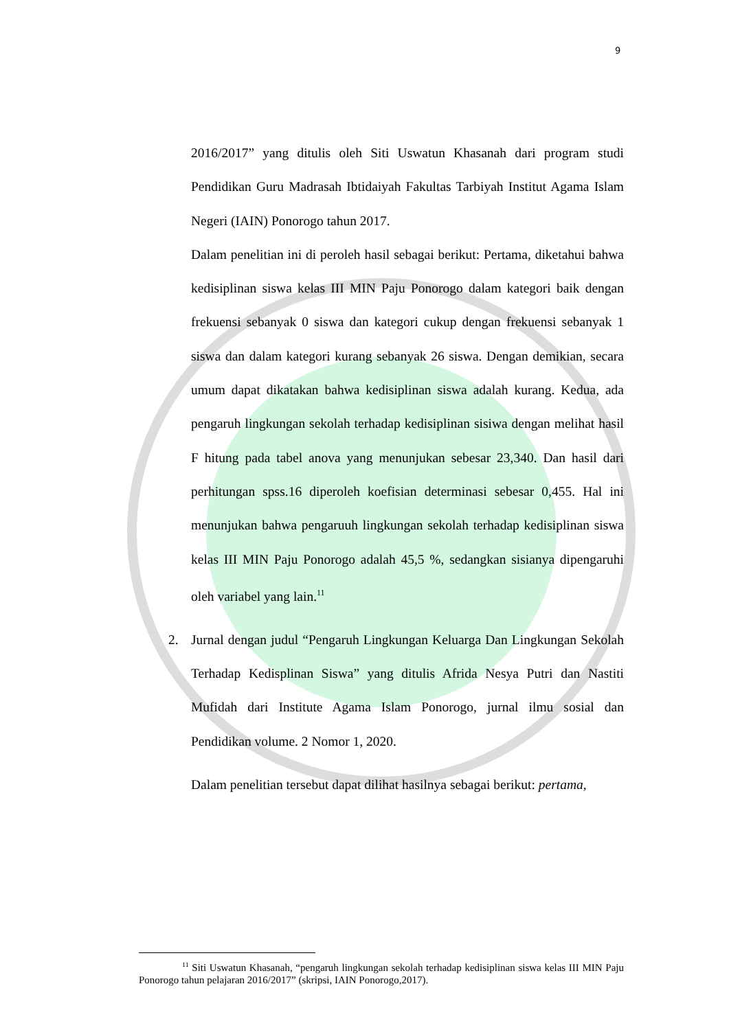9
2016/2017” yang ditulis oleh Siti Uswatun Khasanah dari program studi Pendidikan Guru Madrasah Ibtidaiyah Fakultas Tarbiyah Institut Agama Islam Negeri (IAIN) Ponorogo tahun 2017.
Dalam penelitian ini di peroleh hasil sebagai berikut: Pertama, diketahui bahwa kedisiplinan siswa kelas III MIN Paju Ponorogo dalam kategori baik dengan frekuensi sebanyak 0 siswa dan kategori cukup dengan frekuensi sebanyak 1 siswa dan dalam kategori kurang sebanyak 26 siswa. Dengan demikian, secara umum dapat dikatakan bahwa kedisiplinan siswa adalah kurang. Kedua, ada pengaruh lingkungan sekolah terhadap kedisiplinan sisiwa dengan melihat hasil F hitung pada tabel anova yang menunjukan sebesar 23,340. Dan hasil dari perhitungan spss.16 diperoleh koefisian determinasi sebesar 0,455. Hal ini menunjukan bahwa pengaruuh lingkungan sekolah terhadap kedisiplinan siswa kelas III MIN Paju Ponorogo adalah 45,5 %, sedangkan sisianya dipengaruhi oleh variabel yang lain.<sup>11</sup>
2. Jurnal dengan judul “Pengaruh Lingkungan Keluarga Dan Lingkungan Sekolah Terhadap Kedisplinan Siswa” yang ditulis Afrida Nesya Putri dan Nastiti Mufidah dari Institute Agama Islam Ponorogo, jurnal ilmu sosial dan Pendidikan volume. 2 Nomor 1, 2020.
Dalam penelitian tersebut dapat dilihat hasilnya sebagai berikut: pertama,
<sup>11</sup> Siti Uswatun Khasanah, “pengaruh lingkungan sekolah terhadap kedisiplinan siswa kelas III MIN Paju Ponorogo tahun pelajaran 2016/2017” (skripsi, IAIN Ponorogo,2017).